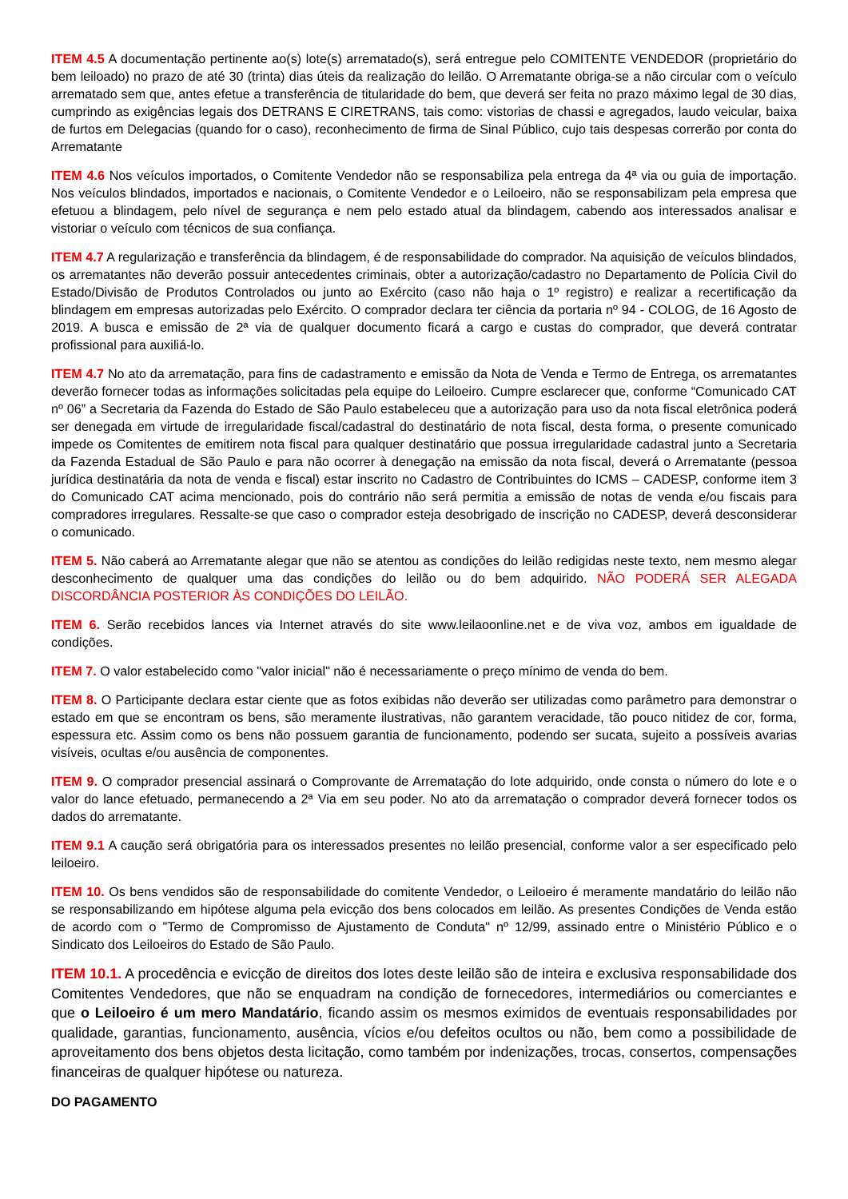ITEM 4.5 A documentação pertinente ao(s) lote(s) arrematado(s), será entregue pelo COMITENTE VENDEDOR (proprietário do bem leiloado) no prazo de até 30 (trinta) dias úteis da realização do leilão. O Arrematante obriga-se a não circular com o veículo arrematado sem que, antes efetue a transferência de titularidade do bem, que deverá ser feita no prazo máximo legal de 30 dias, cumprindo as exigências legais dos DETRANS E CIRETRANS, tais como: vistorias de chassi e agregados, laudo veicular, baixa de furtos em Delegacias (quando for o caso), reconhecimento de firma de Sinal Público, cujo tais despesas correrão por conta do Arrematante
ITEM 4.6 Nos veículos importados, o Comitente Vendedor não se responsabiliza pela entrega da 4ª via ou guia de importação. Nos veículos blindados, importados e nacionais, o Comitente Vendedor e o Leiloeiro, não se responsabilizam pela empresa que efetuou a blindagem, pelo nível de segurança e nem pelo estado atual da blindagem, cabendo aos interessados analisar e vistoriar o veículo com técnicos de sua confiança.
ITEM 4.7 A regularização e transferência da blindagem, é de responsabilidade do comprador. Na aquisição de veículos blindados, os arrematantes não deverão possuir antecedentes criminais, obter a autorização/cadastro no Departamento de Polícia Civil do Estado/Divisão de Produtos Controlados ou junto ao Exército (caso não haja o 1º registro) e realizar a recertificação da blindagem em empresas autorizadas pelo Exército. O comprador declara ter ciência da portaria nº 94 - COLOG, de 16 Agosto de 2019. A busca e emissão de 2ª via de qualquer documento ficará a cargo e custas do comprador, que deverá contratar profissional para auxiliá-lo.
ITEM 4.7 No ato da arrematação, para fins de cadastramento e emissão da Nota de Venda e Termo de Entrega, os arrematantes deverão fornecer todas as informações solicitadas pela equipe do Leiloeiro. Cumpre esclarecer que, conforme “Comunicado CAT nº 06” a Secretaria da Fazenda do Estado de São Paulo estabeleceu que a autorização para uso da nota fiscal eletrônica poderá ser denegada em virtude de irregularidade fiscal/cadastral do destinatário de nota fiscal, desta forma, o presente comunicado impede os Comitentes de emitirem nota fiscal para qualquer destinatário que possua irregularidade cadastral junto a Secretaria da Fazenda Estadual de São Paulo e para não ocorrer à denegação na emissão da nota fiscal, deverá o Arrematante (pessoa jurídica destinatária da nota de venda e fiscal) estar inscrito no Cadastro de Contribuintes do ICMS – CADESP, conforme item 3 do Comunicado CAT acima mencionado, pois do contrário não será permitia a emissão de notas de venda e/ou fiscais para compradores irregulares. Ressalte-se que caso o comprador esteja desobrigado de inscrição no CADESP, deverá desconsiderar o comunicado.
ITEM 5. Não caberá ao Arrematante alegar que não se atentou as condições do leilão redigidas neste texto, nem mesmo alegar desconhecimento de qualquer uma das condições do leilão ou do bem adquirido. NÃO PODERÁ SER ALEGADA DISCORDÂNCIA POSTERIOR ÀS CONDIÇÕES DO LEILÃO.
ITEM 6. Serão recebidos lances via Internet através do site www.leilaoonline.net e de viva voz, ambos em igualdade de condições.
ITEM 7. O valor estabelecido como "valor inicial" não é necessariamente o preço mínimo de venda do bem.
ITEM 8. O Participante declara estar ciente que as fotos exibidas não deverão ser utilizadas como parâmetro para demonstrar o estado em que se encontram os bens, são meramente ilustrativas, não garantem veracidade, tão pouco nitidez de cor, forma, espessura etc. Assim como os bens não possuem garantia de funcionamento, podendo ser sucata, sujeito a possíveis avarias visíveis, ocultas e/ou ausência de componentes.
ITEM 9. O comprador presencial assinará o Comprovante de Arrematação do lote adquirido, onde consta o número do lote e o valor do lance efetuado, permanecendo a 2ª Via em seu poder. No ato da arrematação o comprador deverá fornecer todos os dados do arrematante.
ITEM 9.1 A caução será obrigatória para os interessados presentes no leilão presencial, conforme valor a ser especificado pelo leiloeiro.
ITEM 10. Os bens vendidos são de responsabilidade do comitente Vendedor, o Leiloeiro é meramente mandatário do leilão não se responsabilizando em hipótese alguma pela evicção dos bens colocados em leilão. As presentes Condições de Venda estão de acordo com o "Termo de Compromisso de Ajustamento de Conduta" nº 12/99, assinado entre o Ministério Público e o Sindicato dos Leiloeiros do Estado de São Paulo.
ITEM 10.1. A procedência e evicção de direitos dos lotes deste leilão são de inteira e exclusiva responsabilidade dos Comitentes Vendedores, que não se enquadram na condição de fornecedores, intermediários ou comerciantes e que o Leiloeiro é um mero Mandatário, ficando assim os mesmos eximidos de eventuais responsabilidades por qualidade, garantias, funcionamento, ausência, vícios e/ou defeitos ocultos ou não, bem como a possibilidade de aproveitamento dos bens objetos desta licitação, como também por indenizações, trocas, consertos, compensações financeiras de qualquer hipótese ou natureza.
DO PAGAMENTO